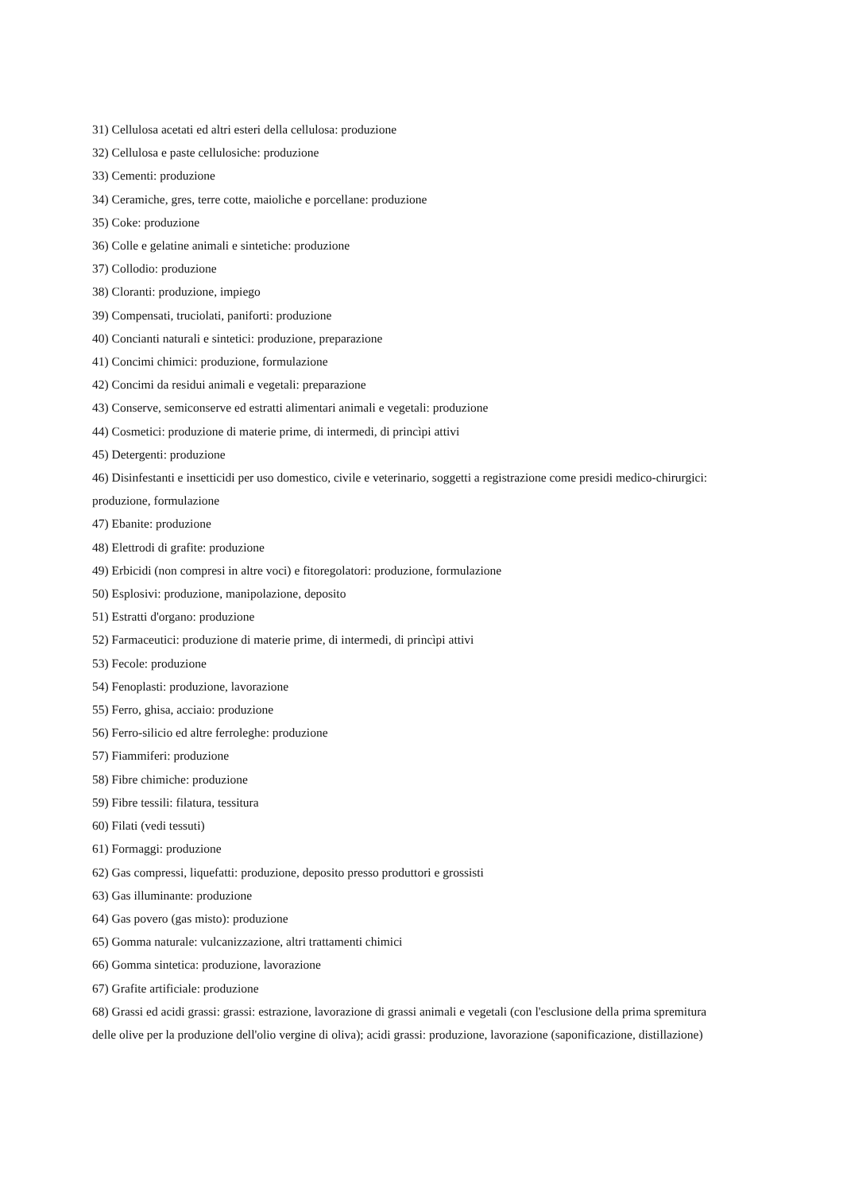31) Cellulosa acetati ed altri esteri della cellulosa: produzione
32) Cellulosa e paste cellulosiche: produzione
33) Cementi: produzione
34) Ceramiche, gres, terre cotte, maioliche e porcellane: produzione
35) Coke: produzione
36) Colle e gelatine animali e sintetiche: produzione
37) Collodio: produzione
38) Cloranti: produzione, impiego
39) Compensati, truciolati, paniforti: produzione
40) Concianti naturali e sintetici: produzione, preparazione
41) Concimi chimici: produzione, formulazione
42) Concimi da residui animali e vegetali: preparazione
43) Conserve, semiconserve ed estratti alimentari animali e vegetali: produzione
44) Cosmetici: produzione di materie prime, di intermedi, di princìpi attivi
45) Detergenti: produzione
46) Disinfestanti e insetticidi per uso domestico, civile e veterinario, soggetti a registrazione come presidi medico-chirurgici: produzione, formulazione
47) Ebanite: produzione
48) Elettrodi di grafite: produzione
49) Erbicidi (non compresi in altre voci) e fitoregolatori: produzione, formulazione
50) Esplosivi: produzione, manipolazione, deposito
51) Estratti d'organo: produzione
52) Farmaceutici: produzione di materie prime, di intermedi, di princìpi attivi
53) Fecole: produzione
54) Fenoplasti: produzione, lavorazione
55) Ferro, ghisa, acciaio: produzione
56) Ferro-silicio ed altre ferroleghe: produzione
57) Fiammiferi: produzione
58) Fibre chimiche: produzione
59) Fibre tessili: filatura, tessitura
60) Filati (vedi tessuti)
61) Formaggi: produzione
62) Gas compressi, liquefatti: produzione, deposito presso produttori e grossisti
63) Gas illuminante: produzione
64) Gas povero (gas misto): produzione
65) Gomma naturale: vulcanizzazione, altri trattamenti chimici
66) Gomma sintetica: produzione, lavorazione
67) Grafite artificiale: produzione
68) Grassi ed acidi grassi: grassi: estrazione, lavorazione di grassi animali e vegetali (con l'esclusione della prima spremitura delle olive per la produzione dell'olio vergine di oliva); acidi grassi: produzione, lavorazione (saponificazione, distillazione)